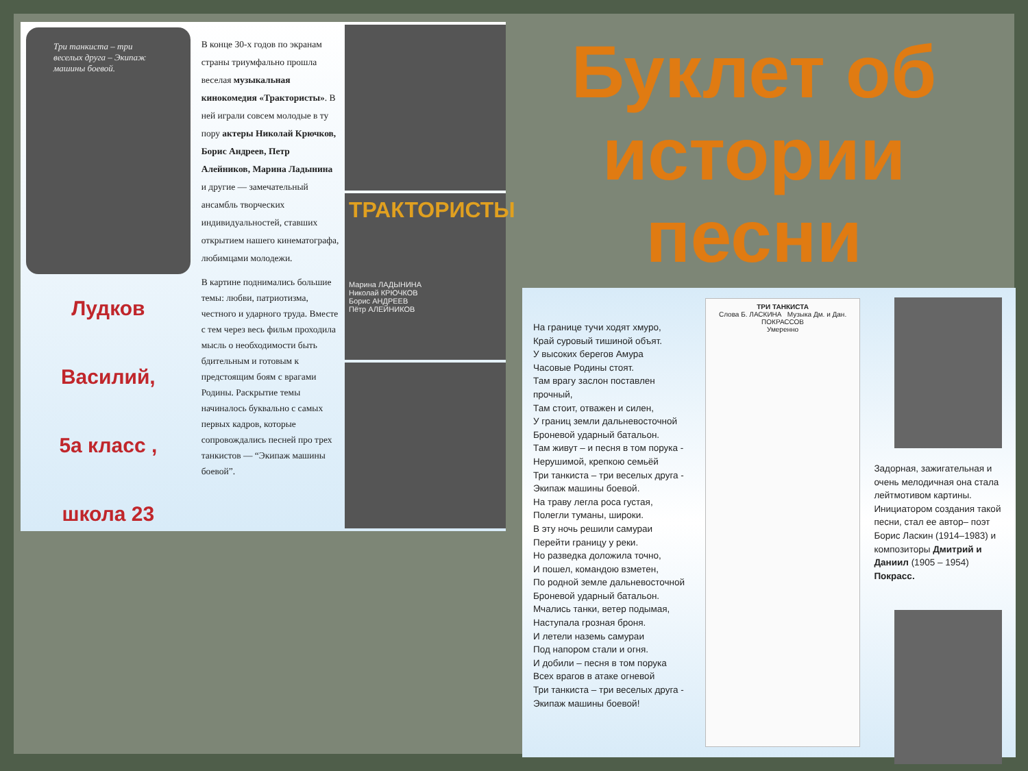Три танкиста – три веселых друга – Экипаж машины боевой.
Лудков
Василий,
5а класс ,
школа 23
В конце 30-х годов по экранам страны триумфально прошла веселая музыкальная кинокомедия «Трактористы». В ней играли совсем молодые в ту пору актеры Николай Крючков, Борис Андреев, Петр Алейников, Марина Ладынина и другие — замечательный ансамбль творческих индивидуальностей, ставших открытием нашего кинематографа, любимцами молодежи.
В картине поднимались большие темы: любви, патриотизма, честного и ударного труда. Вместе с тем через весь фильм проходила мысль о необходимости быть бдительным и готовым к предстоящим боям с врагами Родины. Раскрытие темы начиналось буквально с самых первых кадров, которые сопровождались песней про трех танкистов — “Экипаж машины боевой”.
ТРАКТОРИСТЫ
Марина ЛАДЫНИНА
Николай КРЮЧКОВ
Борис АНДРЕЕВ
Пётр АЛЕЙНИКОВ
Буклет об истории песни
На границе тучи ходят хмуро,
Край суровый тишиной объят.
У высоких берегов Амура
Часовые Родины стоят.
Там врагу заслон поставлен прочный,
Там стоит, отважен и силен,
У границ земли дальневосточной
Броневой ударный батальон.
Там живут – и песня в том порука -
Нерушимой, крепкою семьёй
Три танкиста – три веселых друга -
Экипаж машины боевой.
На траву легла роса густая,
Полегли туманы, широки.
В эту ночь решили самураи
Перейти границу у реки.
Но разведка доложила точно,
И пошел, командою взметен,
По родной земле дальневосточной
Броневой ударный батальон.
Мчались танки, ветер подымая,
Наступала грозная броня.
И летели наземь самураи
Под напором стали и огня.
И добили – песня в том порука
Всех врагов в атаке огневой
Три танкиста – три веселых друга -
Экипаж машины боевой!
ТРИ ТАНКИСТА
Слова Б. ЛАСКИНА Музыка Дм. и Дан. ПОКРАССОВ
Умеренно
Задорная, зажигательная и очень мелодичная она стала лейтмотивом картины. Инициатором создания такой песни, стал ее автор– поэт Борис Ласкин (1914–1983) и композиторы Дмитрий и Даниил (1905 – 1954) Покрасс.